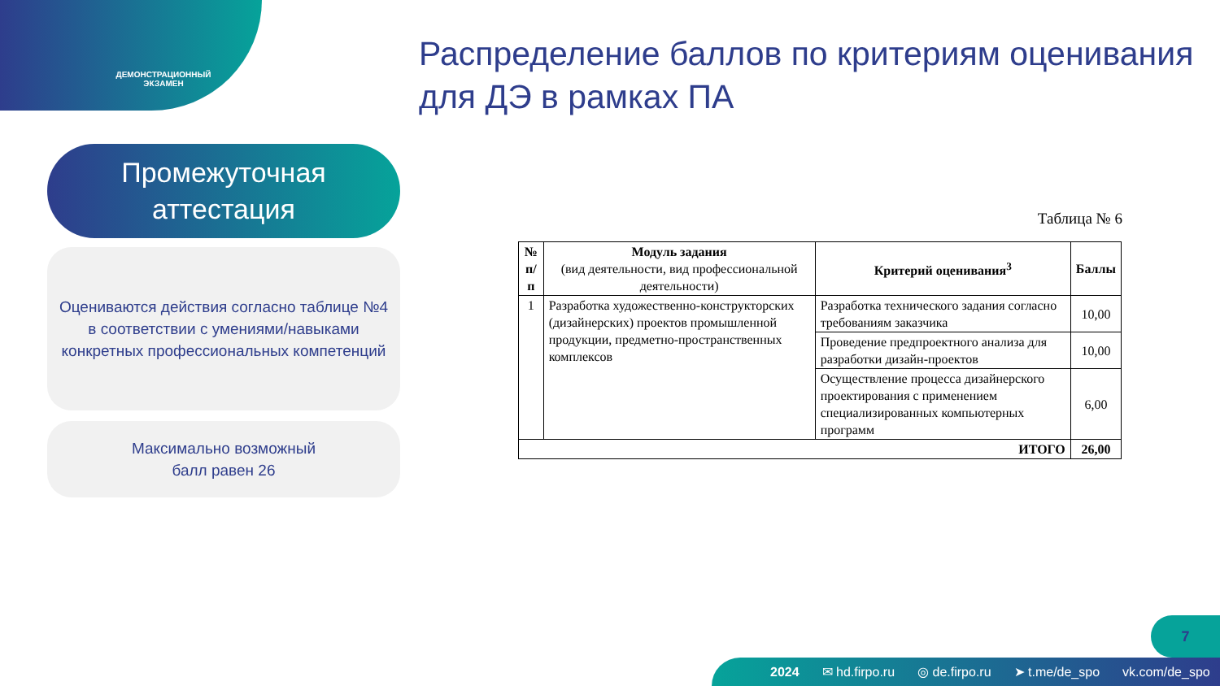ДЕМОНСТРАЦИОННЫЙ
ЭКЗАМЕН
Распределение баллов по критериям оценивания
для ДЭ в рамках ПА
Промежуточная
аттестация
Оцениваются действия согласно таблице №4
в соответствии с умениями/навыками
конкретных профессиональных компетенций
Максимально возможный
балл равен 26
Таблица № 6
| № п/п | Модуль задания (вид деятельности, вид профессиональной деятельности) | Критерий оценивания<sup>3</sup> | Баллы |
| --- | --- | --- | --- |
| 1 | Разработка художественно-конструкторских (дизайнерских) проектов промышленной продукции, предметно-пространственных комплексов | Разработка технического задания согласно требованиям заказчика | 10,00 |
| | | Проведение предпроектного анализа для разработки дизайн-проектов | 10,00 |
| | | Осуществление процесса дизайнерского проектирования с применением специализированных компьютерных программ | 6,00 |
| ИТОГО | | | 26,00 |
7
2024 ✉ hd.firpo.ru ◎ de.firpo.ru ➤ t.me/de_spo vk.com/de_spo